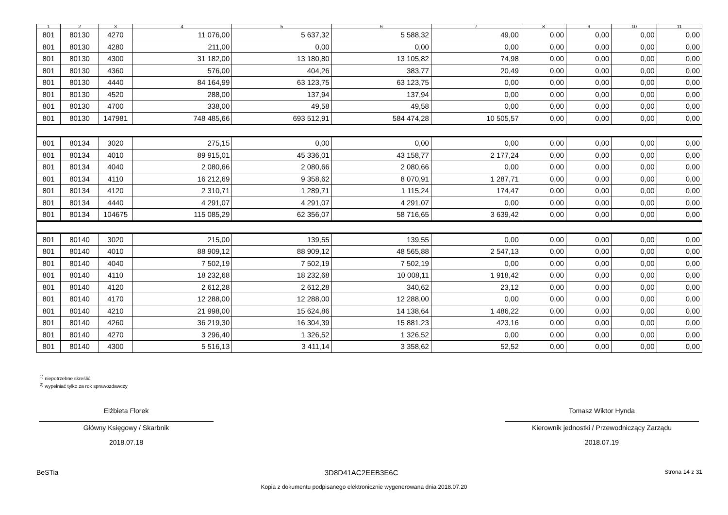| 1 | 2 | 3 | 4 | 5 | 6 | 7 | 8 | 9 | 10 | 11 |
| --- | --- | --- | --- | --- | --- | --- | --- | --- | --- | --- |
| 801 | 80130 | 4270 | 11 076,00 | 5 637,32 | 5 588,32 | 49,00 | 0,00 | 0,00 | 0,00 | 0,00 |
| 801 | 80130 | 4280 | 211,00 | 0,00 | 0,00 | 0,00 | 0,00 | 0,00 | 0,00 | 0,00 |
| 801 | 80130 | 4300 | 31 182,00 | 13 180,80 | 13 105,82 | 74,98 | 0,00 | 0,00 | 0,00 | 0,00 |
| 801 | 80130 | 4360 | 576,00 | 404,26 | 383,77 | 20,49 | 0,00 | 0,00 | 0,00 | 0,00 |
| 801 | 80130 | 4440 | 84 164,99 | 63 123,75 | 63 123,75 | 0,00 | 0,00 | 0,00 | 0,00 | 0,00 |
| 801 | 80130 | 4520 | 288,00 | 137,94 | 137,94 | 0,00 | 0,00 | 0,00 | 0,00 | 0,00 |
| 801 | 80130 | 4700 | 338,00 | 49,58 | 49,58 | 0,00 | 0,00 | 0,00 | 0,00 | 0,00 |
| 801 | 80130 | 147981 | 748 485,66 | 693 512,91 | 584 474,28 | 10 505,57 | 0,00 | 0,00 | 0,00 | 0,00 |
| 801 | 80134 | 3020 | 275,15 | 0,00 | 0,00 | 0,00 | 0,00 | 0,00 | 0,00 | 0,00 |
| 801 | 80134 | 4010 | 89 915,01 | 45 336,01 | 43 158,77 | 2 177,24 | 0,00 | 0,00 | 0,00 | 0,00 |
| 801 | 80134 | 4040 | 2 080,66 | 2 080,66 | 2 080,66 | 0,00 | 0,00 | 0,00 | 0,00 | 0,00 |
| 801 | 80134 | 4110 | 16 212,69 | 9 358,62 | 8 070,91 | 1 287,71 | 0,00 | 0,00 | 0,00 | 0,00 |
| 801 | 80134 | 4120 | 2 310,71 | 1 289,71 | 1 115,24 | 174,47 | 0,00 | 0,00 | 0,00 | 0,00 |
| 801 | 80134 | 4440 | 4 291,07 | 4 291,07 | 4 291,07 | 0,00 | 0,00 | 0,00 | 0,00 | 0,00 |
| 801 | 80134 | 104675 | 115 085,29 | 62 356,07 | 58 716,65 | 3 639,42 | 0,00 | 0,00 | 0,00 | 0,00 |
| 801 | 80140 | 3020 | 215,00 | 139,55 | 139,55 | 0,00 | 0,00 | 0,00 | 0,00 | 0,00 |
| 801 | 80140 | 4010 | 88 909,12 | 88 909,12 | 48 565,88 | 2 547,13 | 0,00 | 0,00 | 0,00 | 0,00 |
| 801 | 80140 | 4040 | 7 502,19 | 7 502,19 | 7 502,19 | 0,00 | 0,00 | 0,00 | 0,00 | 0,00 |
| 801 | 80140 | 4110 | 18 232,68 | 18 232,68 | 10 008,11 | 1 918,42 | 0,00 | 0,00 | 0,00 | 0,00 |
| 801 | 80140 | 4120 | 2 612,28 | 2 612,28 | 340,62 | 23,12 | 0,00 | 0,00 | 0,00 | 0,00 |
| 801 | 80140 | 4170 | 12 288,00 | 12 288,00 | 12 288,00 | 0,00 | 0,00 | 0,00 | 0,00 | 0,00 |
| 801 | 80140 | 4210 | 21 998,00 | 15 624,86 | 14 138,64 | 1 486,22 | 0,00 | 0,00 | 0,00 | 0,00 |
| 801 | 80140 | 4260 | 36 219,30 | 16 304,39 | 15 881,23 | 423,16 | 0,00 | 0,00 | 0,00 | 0,00 |
| 801 | 80140 | 4270 | 3 296,40 | 1 326,52 | 1 326,52 | 0,00 | 0,00 | 0,00 | 0,00 | 0,00 |
| 801 | 80140 | 4300 | 5 516,13 | 3 411,14 | 3 358,62 | 52,52 | 0,00 | 0,00 | 0,00 | 0,00 |
<sup>1)</sup> niepotrzebne skreślić
<sup>2)</sup> wypełniać tylko za rok sprawozdawczy
Elżbieta Florek
Główny Księgowy / Skarbnik
2018.07.18
Tomasz Wiktor Hynda
Kierownik jednostki / Przewodniczący Zarządu
2018.07.19
BeSTia 3D8D41AC2EEB3E6C Strona 14 z 31
Kopia z dokumentu podpisanego elektronicznie wygenerowana dnia 2018.07.20